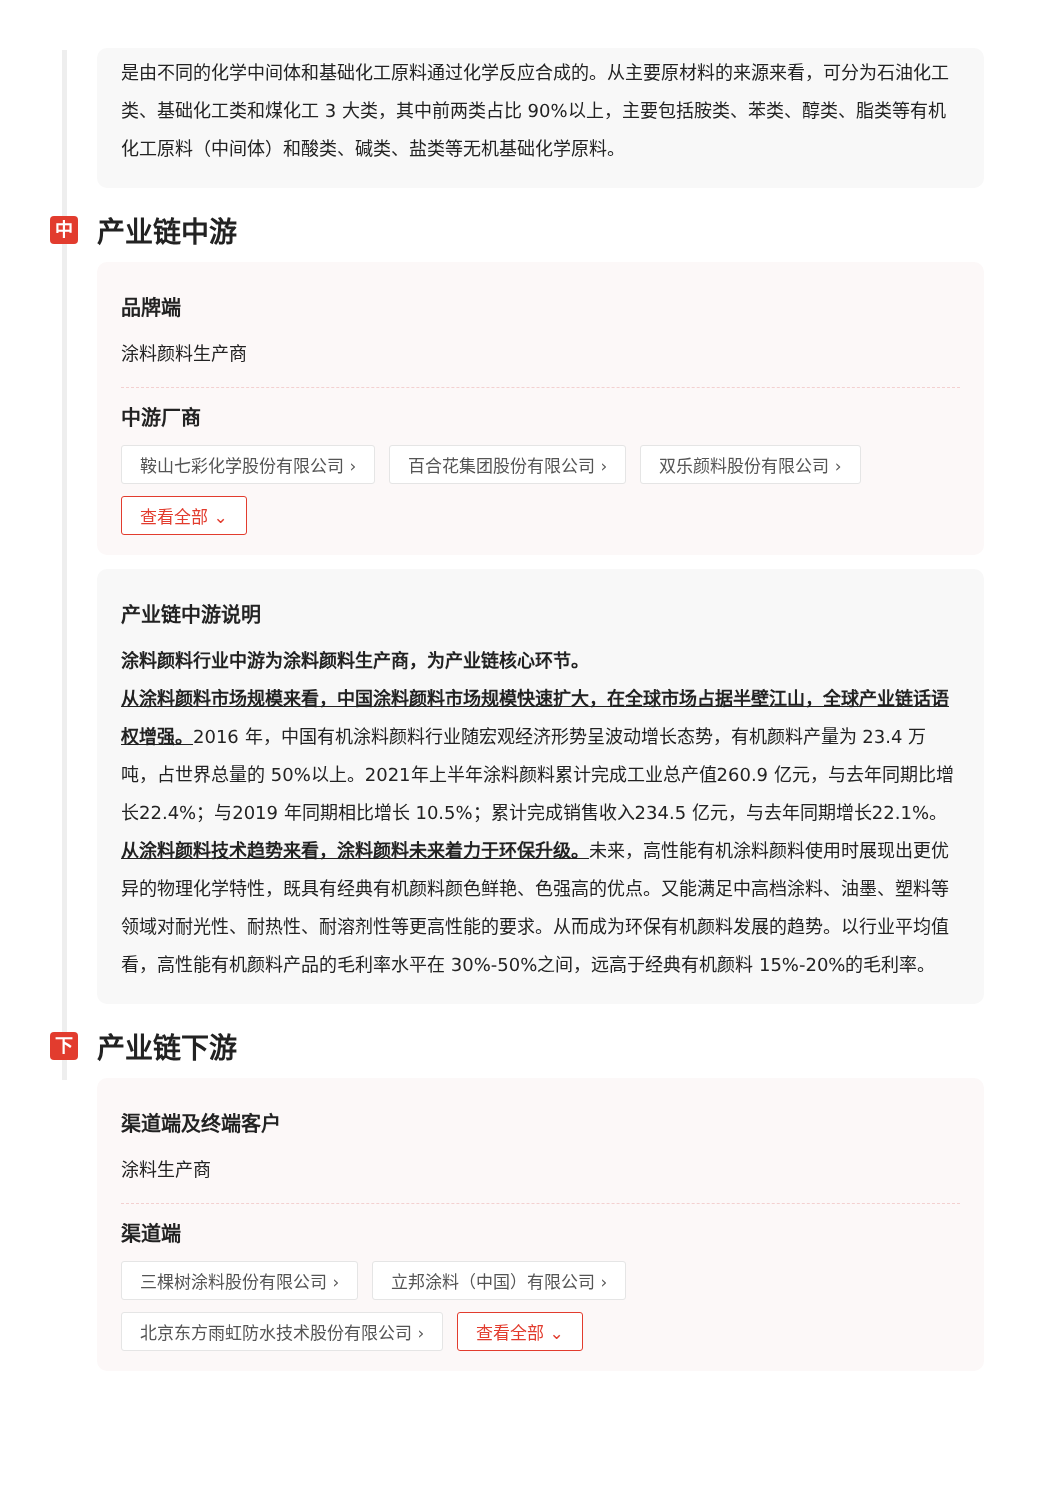是由不同的化学中间体和基础化工原料通过化学反应合成的。从主要原材料的来源来看，可分为石油化工类、基础化工类和煤化工 3 大类，其中前两类占比 90%以上，主要包括胺类、苯类、醇类、脂类等有机化工原料（中间体）和酸类、碱类、盐类等无机基础化学原料。
中 产业链中游
品牌端
涂料颜料生产商
中游厂商
鞍山七彩化学股份有限公司 › 百合花集团股份有限公司 › 双乐颜料股份有限公司 › 查看全部 ⌄
产业链中游说明
涂料颜料行业中游为涂料颜料生产商，为产业链核心环节。
从涂料颜料市场规模来看，中国涂料颜料市场规模快速扩大，在全球市场占据半壁江山，全球产业链话语权增强。2016 年，中国有机涂料颜料行业随宏观经济形势呈波动增长态势，有机颜料产量为 23.4 万吨，占世界总量的 50%以上。2021年上半年涂料颜料累计完成工业总产值260.9 亿元，与去年同期比增长22.4%；与2019 年同期相比增长 10.5%；累计完成销售收入234.5 亿元，与去年同期增长22.1%。
从涂料颜料技术趋势来看，涂料颜料未来着力于环保升级。未来，高性能有机涂料颜料使用时展现出更优异的物理化学特性，既具有经典有机颜料颜色鲜艳、色强高的优点。又能满足中高档涂料、油墨、塑料等领域对耐光性、耐热性、耐溶剂性等更高性能的要求。从而成为环保有机颜料发展的趋势。以行业平均值看，高性能有机颜料产品的毛利率水平在 30%-50%之间，远高于经典有机颜料 15%-20%的毛利率。
下 产业链下游
渠道端及终端客户
涂料生产商
渠道端
三棵树涂料股份有限公司 › 立邦涂料（中国）有限公司 › 北京东方雨虹防水技术股份有限公司 › 查看全部 ⌄